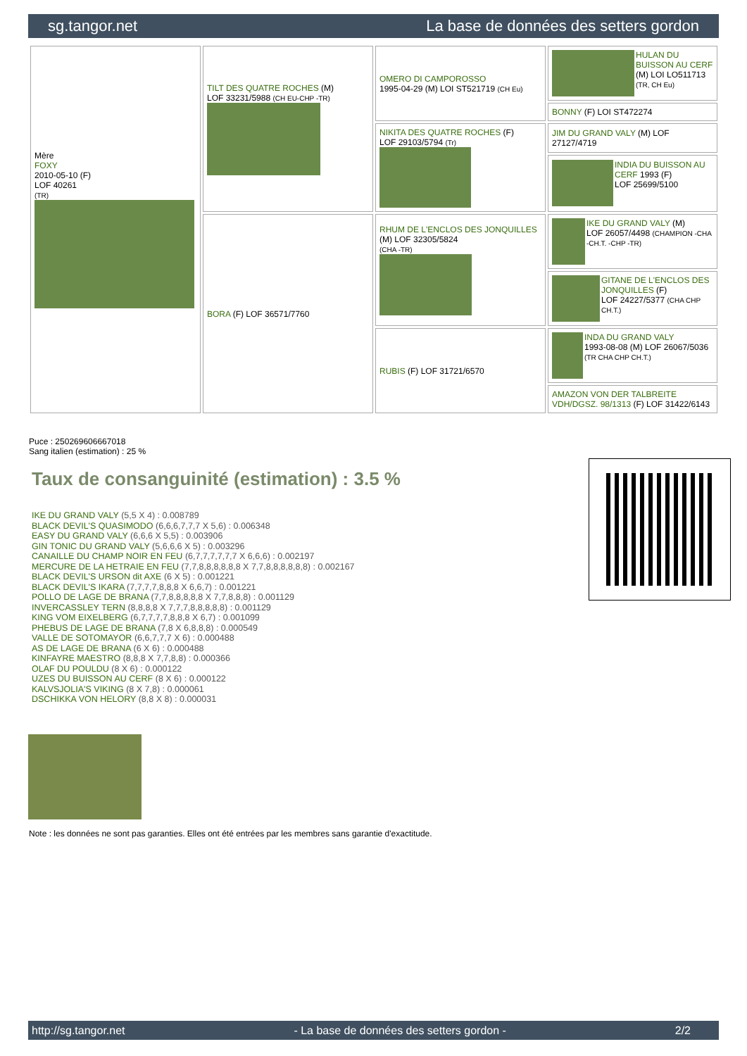sg.tangor.net La base de données des setters gordon
| Mère FOXY 2010-05-10 (F) LOF 40261 (TR) | TILT DES QUATRE ROCHES (M) LOF 33231/5988 (CH EU-CHP -TR) | OMERO DI CAMPOROSSO 1995-04-29 (M) LOI ST521719 (CH Eu) | HULAN DU BUISSON AU CERF (M) LOI LO511713 (TR, CH Eu) |
| | | | BONNY (F) LOI ST472274 |
| | | NIKITA DES QUATRE ROCHES (F) LOF 29103/5794 (Tr) | JIM DU GRAND VALY (M) LOF 27127/4719 |
| | | | INDIA DU BUISSON AU CERF 1993 (F) LOF 25699/5100 |
| | BORA (F) LOF 36571/7760 | RHUM DE L'ENCLOS DES JONQUILLES (M) LOF 32305/5824 (CHA -TR) | IKE DU GRAND VALY (M) LOF 26057/4498 (CHAMPION -CHA -CH.T. -CHP -TR) |
| | | | GITANE DE L'ENCLOS DES JONQUILLES (F) LOF 24227/5377 (CHA CHP CH.T.) |
| | | RUBIS (F) LOF 31721/6570 | INDA DU GRAND VALY 1993-08-08 (M) LOF 26067/5036 (TR CHA CHP CH.T.) |
| | | | AMAZON VON DER TALBREITE VDH/DGSZ. 98/1313 (F) LOF 31422/6143 |
Puce : 250269606667018
Sang italien (estimation) : 25 %
Taux de consanguinité (estimation) : 3.5 %
IKE DU GRAND VALY (5,5 X 4) : 0.008789
BLACK DEVIL'S QUASIMODO (6,6,6,7,7,7 X 5,6) : 0.006348
EASY DU GRAND VALY (6,6,6 X 5,5) : 0.003906
GIN TONIC DU GRAND VALY (5,6,6,6 X 5) : 0.003296
CANAILLE DU CHAMP NOIR EN FEU (6,7,7,7,7,7,7 X 6,6,6) : 0.002197
MERCURE DE LA HETRAIE EN FEU (7,7,8,8,8,8,8,8 X 7,7,8,8,8,8,8,8) : 0.002167
BLACK DEVIL'S URSON dit AXE (6 X 5) : 0.001221
BLACK DEVIL'S IKARA (7,7,7,7,8,8,8 X 6,6,7) : 0.001221
POLLO DE LAGE DE BRANA (7,7,8,8,8,8,8 X 7,7,8,8,8) : 0.001129
INVERCASSLEY TERN (8,8,8,8 X 7,7,7,8,8,8,8,8) : 0.001129
KING VOM EIXELBERG (6,7,7,7,7,8,8,8 X 6,7) : 0.001099
PHEBUS DE LAGE DE BRANA (7,8 X 6,8,8,8) : 0.000549
VALLE DE SOTOMAYOR (6,6,7,7,7 X 6) : 0.000488
AS DE LAGE DE BRANA (6 X 6) : 0.000488
KINFAYRE MAESTRO (8,8,8 X 7,7,8,8) : 0.000366
OLAF DU POULDU (8 X 6) : 0.000122
UZES DU BUISSON AU CERF (8 X 6) : 0.000122
KALVSJOLIA'S VIKING (8 X 7,8) : 0.000061
DSCHIKKA VON HELORY (8,8 X 8) : 0.000031
Note : les données ne sont pas garanties. Elles ont été entrées par les membres sans garantie d'exactitude.
http://sg.tangor.net - La base de données des setters gordon - 2/2